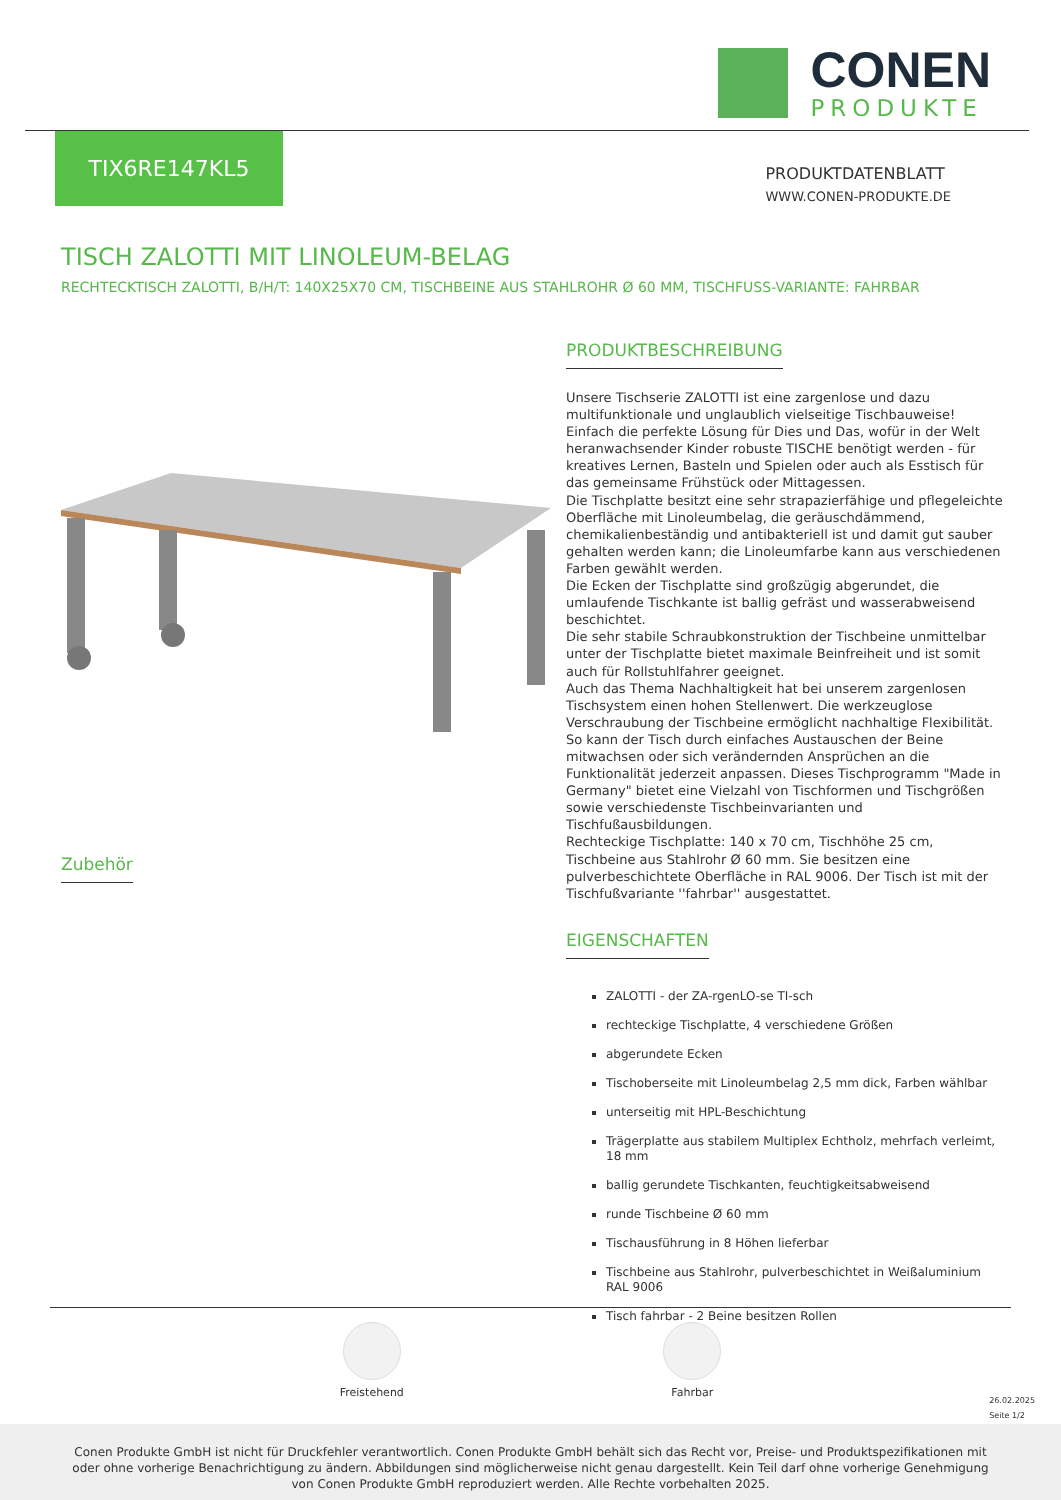CONEN
PRODUKTE
TIX6RE147KL5
PRODUKTDATENBLATT
WWW.CONEN-PRODUKTE.DE
TISCH ZALOTTI MIT LINOLEUM-BELAG
RECHTECKTISCH ZALOTTI, B/H/T: 140X25X70 CM, TISCHBEINE AUS STAHLROHR Ø 60 MM, TISCHFUSS-VARIANTE: FAHRBAR
Zubehör
PRODUKTBESCHREIBUNG
Unsere Tischserie ZALOTTI ist eine zargenlose und dazu multifunktionale und unglaublich vielseitige Tischbauweise! Einfach die perfekte Lösung für Dies und Das, wofür in der Welt heranwachsender Kinder robuste TISCHE benötigt werden - für kreatives Lernen, Basteln und Spielen oder auch als Esstisch für das gemeinsame Frühstück oder Mittagessen.
Die Tischplatte besitzt eine sehr strapazierfähige und pflegeleichte Oberfläche mit Linoleumbelag, die geräuschdämmend, chemikalienbeständig und antibakteriell ist und damit gut sauber gehalten werden kann; die Linoleumfarbe kann aus verschiedenen Farben gewählt werden.
Die Ecken der Tischplatte sind großzügig abgerundet, die umlaufende Tischkante ist ballig gefräst und wasserabweisend beschichtet.
Die sehr stabile Schraubkonstruktion der Tischbeine unmittelbar unter der Tischplatte bietet maximale Beinfreiheit und ist somit auch für Rollstuhlfahrer geeignet.
Auch das Thema Nachhaltigkeit hat bei unserem zargenlosen Tischsystem einen hohen Stellenwert. Die werkzeuglose Verschraubung der Tischbeine ermöglicht nachhaltige Flexibilität. So kann der Tisch durch einfaches Austauschen der Beine mitwachsen oder sich verändernden Ansprüchen an die Funktionalität jederzeit anpassen. Dieses Tischprogramm "Made in Germany" bietet eine Vielzahl von Tischformen und Tischgrößen sowie verschiedenste Tischbeinvarianten und Tischfußausbildungen.
Rechteckige Tischplatte: 140 x 70 cm, Tischhöhe 25 cm, Tischbeine aus Stahlrohr Ø 60 mm. Sie besitzen eine pulverbeschichtete Oberfläche in RAL 9006. Der Tisch ist mit der Tischfußvariante ''fahrbar'' ausgestattet.
EIGENSCHAFTEN
ZALOTTI - der ZA-rgenLO-se TI-sch
rechteckige Tischplatte, 4 verschiedene Größen
abgerundete Ecken
Tischoberseite mit Linoleumbelag 2,5 mm dick, Farben wählbar
unterseitig mit HPL-Beschichtung
Trägerplatte aus stabilem Multiplex Echtholz, mehrfach verleimt, 18 mm
ballig gerundete Tischkanten, feuchtigkeitsabweisend
runde Tischbeine Ø 60 mm
Tischausführung in 8 Höhen lieferbar
Tischbeine aus Stahlrohr, pulverbeschichtet in Weißaluminium RAL 9006
Tisch fahrbar - 2 Beine besitzen Rollen
Freistehend Fahrbar
26.02.2025
Seite 1/2
Conen Produkte GmbH ist nicht für Druckfehler verantwortlich. Conen Produkte GmbH behält sich das Recht vor, Preise- und Produktspezifikationen mit oder ohne vorherige Benachrichtigung zu ändern. Abbildungen sind möglicherweise nicht genau dargestellt. Kein Teil darf ohne vorherige Genehmigung von Conen Produkte GmbH reproduziert werden. Alle Rechte vorbehalten 2025.